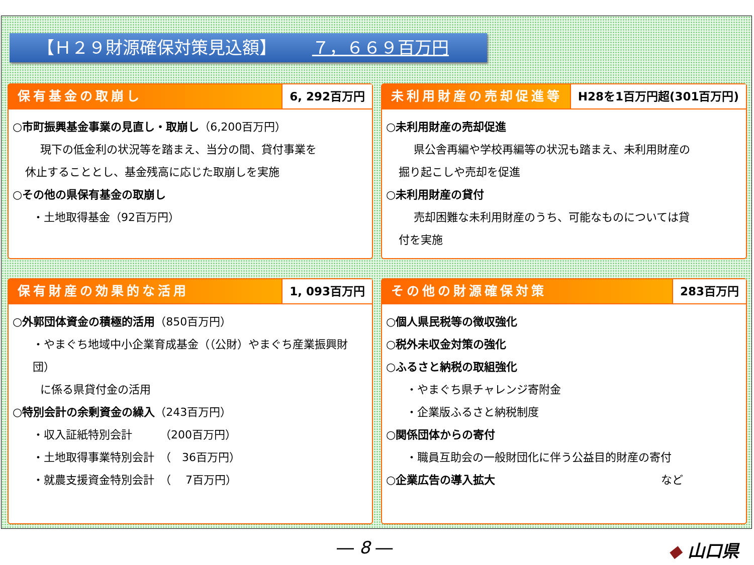【Ｈ２９財源確保対策見込額】 ７，６６９百万円
保有基金の取崩し 6, 292百万円
○市町振興基金事業の見直し・取崩し（6,200百万円）
現下の低金利の状況等を踏まえ、当分の間、貸付事業を
休止することとし、基金残高に応じた取崩しを実施
○その他の県保有基金の取崩し
・土地取得基金（92百万円）
未利用財産の売却促進等 H28を1百万円超(301百万円)
○未利用財産の売却促進
県公舎再編や学校再編等の状況も踏まえ、未利用財産の
掘り起こしや売却を促進
○未利用財産の貸付
売却困難な未利用財産のうち、可能なものについては貸
付を実施
保有財産の効果的な活用 1, 093百万円
○外郭団体資金の積極的活用（850百万円）
・やまぐち地域中小企業育成基金（（公財）やまぐち産業振興財団）
に係る県貸付金の活用
○特別会計の余剰資金の繰入（243百万円）
・収入証紙特別会計　　　（200百万円）
・土地取得事業特別会計　（　36百万円）
・就農支援資金特別会計　（　 7百万円）
その他の財源確保対策 283百万円
○個人県民税等の徴収強化
○税外未収金対策の強化
○ふるさと納税の取組強化
・やまぐち県チャレンジ寄附金
・企業版ふるさと納税制度
○関係団体からの寄付
・職員互助会の一般財団化に伴う公益目的財産の寄付
○企業広告の導入拡大 など
― 8 ― ◆ 山口県